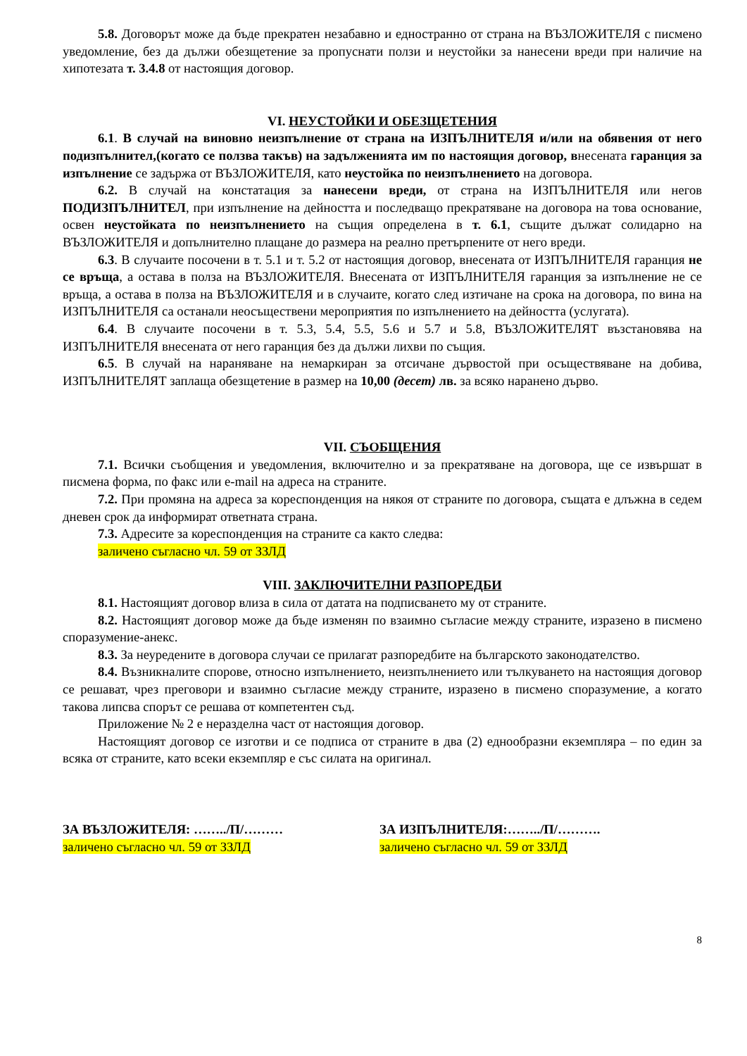5.8. Договорът може да бъде прекратен незабавно и едностранно от страна на ВЪЗЛОЖИТЕЛЯ с писмено уведомление, без да дължи обезщетение за пропуснати ползи и неустойки за нанесени вреди при наличие на хипотезата т. 3.4.8 от настоящия договор.
VI. НЕУСТОЙКИ И ОБЕЗЩЕТЕНИЯ
6.1. В случай на виновно неизпълнение от страна на ИЗПЪЛНИТЕЛЯ и/или на обявения от него подизпълнител,(когато се ползва такъв) на задълженията им по настоящия договор, внесената гаранция за изпълнение се задържа от ВЪЗЛОЖИТЕЛЯ, като неустойка по неизпълнението на договора.
6.2. В случай на констатация за нанесени вреди, от страна на ИЗПЪЛНИТЕЛЯ или негов ПОДИЗПЪЛНИТЕЛ, при изпълнение на дейността и последващо прекратяване на договора на това основание, освен неустойката по неизпълнението на същия определена в т. 6.1, същите дължат солидарно на ВЪЗЛОЖИТЕЛЯ и допълнително плащане до размера на реално претърпените от него вреди.
6.3. В случаите посочени в т. 5.1 и т. 5.2 от настоящия договор, внесената от ИЗПЪЛНИТЕЛЯ гаранция не се връща, а остава в полза на ВЪЗЛОЖИТЕЛЯ. Внесената от ИЗПЪЛНИТЕЛЯ гаранция за изпълнение не се връща, а остава в полза на ВЪЗЛОЖИТЕЛЯ и в случаите, когато след изтичане на срока на договора, по вина на ИЗПЪЛНИТЕЛЯ са останали неосъществени мероприятия по изпълнението на дейността (услугата).
6.4. В случаите посочени в т. 5.3, 5.4, 5.5, 5.6 и 5.7 и 5.8, ВЪЗЛОЖИТЕЛЯТ възстановява на ИЗПЪЛНИТЕЛЯ внесената от него гаранция без да дължи лихви по същия.
6.5. В случай на нараняване на немаркиран за отсичане дървостой при осъществяване на добива, ИЗПЪЛНИТЕЛЯТ заплаща обезщетение в размер на 10,00 (десет) лв. за всяко наранено дърво.
VII. СЪОБЩЕНИЯ
7.1. Всички съобщения и уведомления, включително и за прекратяване на договора, ще се извършат в писмена форма, по факс или e-mail на адреса на страните.
7.2. При промяна на адреса за кореспонденция на някоя от страните по договора, същата е длъжна в седем дневен срок да информират ответната страна.
7.3. Адресите за кореспонденция на страните са както следва:
заличено съгласно чл. 59 от ЗЗЛД
VIII. ЗАКЛЮЧИТЕЛНИ РАЗПОРЕДБИ
8.1. Настоящият договор влиза в сила от датата на подписването му от страните.
8.2. Настоящият договор може да бъде изменян по взаимно съгласие между страните, изразено в писмено споразумение-анекс.
8.3. За неуредените в договора случаи се прилагат разпоредбите на българското законодателство.
8.4. Възникналите спорове, относно изпълнението, неизпълнението или тълкуването на настоящия договор се решават, чрез преговори и взаимно съгласие между страните, изразено в писмено споразумение, а когато такова липсва спорът се решава от компетентен съд.
Приложение № 2 е неразделна част от настоящия договор.
Настоящият договор се изготви и се подписа от страните в два (2) еднообразни екземпляра – по един за всяка от страните, като всеки екземпляр е със силата на оригинал.
ЗА ВЪЗЛОЖИТЕЛЯ: ……../П/………
заличено съгласно чл. 59 от ЗЗЛД
ЗА ИЗПЪЛНИТЕЛЯ:……../П/……….
заличено съгласно чл. 59 от ЗЗЛД
8